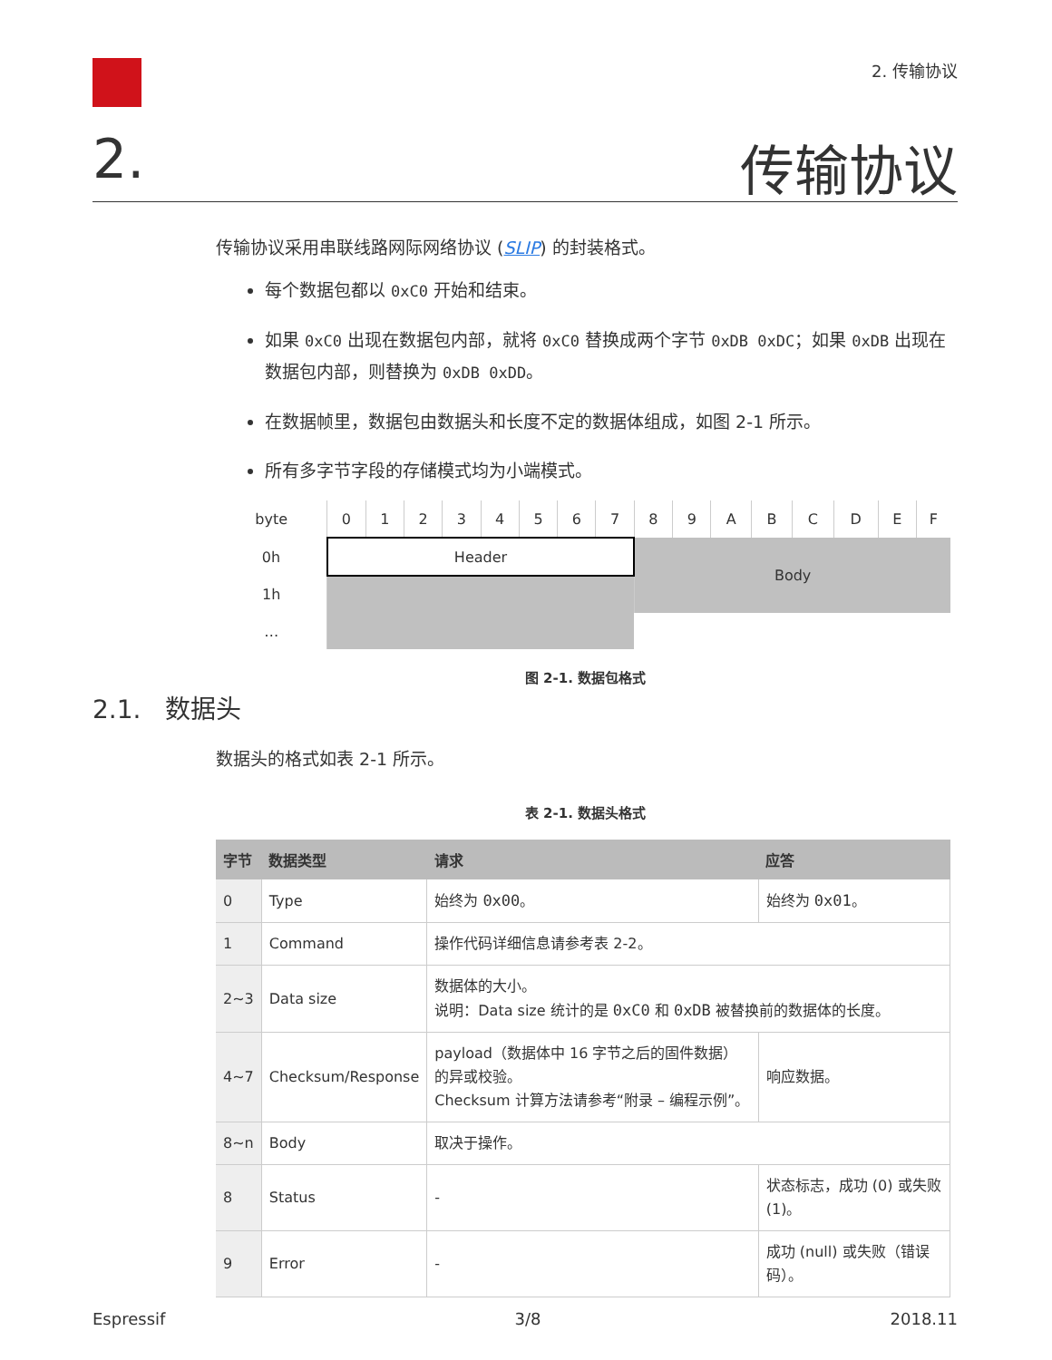2. 传输协议
2. 传输协议
传输协议采用串联线路网际网络协议 (SLIP) 的封装格式。
每个数据包都以 0xC0 开始和结束。
如果 0xC0 出现在数据包内部，就将 0xC0 替换成两个字节 0xDB 0xDC；如果 0xDB 出现在数据包内部，则替换为 0xDB 0xDD。
在数据帧里，数据包由数据头和长度不定的数据体组成，如图 2-1 所示。
所有多字节字段的存储模式均为小端模式。
| byte | 0 | 1 | 2 | 3 | 4 | 5 | 6 | 7 | 8 | 9 | A | B | C | D | E | F |
| 0h | Header | | | | | | | | Body | | | | | | | |
| 1h | | | | | | | | | | | | | | | | |
| … | | | | | | | | | | | | | | | | |
图 2-1. 数据包格式
2.1. 数据头
数据头的格式如表 2-1 所示。
表 2-1. 数据头格式
| 字节 | 数据类型 | 请求 | 应答 |
| --- | --- | --- | --- |
| 0 | Type | 始终为 0x00 。 | 始终为 0x01 。 |
| 1 | Command | 操作代码详细信息请参考表 2-2。 | |
| 2~3 | Data size | 数据体的大小。 说明：Data size 统计的是 0xC0 和 0xDB 被替换前的数据体的长度。 | |
| 4~7 | Checksum/Response | payload（数据体中 16 字节之后的固件数据）的异或校验。 Checksum 计算方法请参考“附录 – 编程示例”。 | 响应数据。 |
| 8~n | Body | 取决于操作。 | |
| 8 | Status | - | 状态标志，成功 (0) 或失败 (1)。 |
| 9 | Error | - | 成功 (null) 或失败（错误码）。 |
Espressif 3/8 2018.11